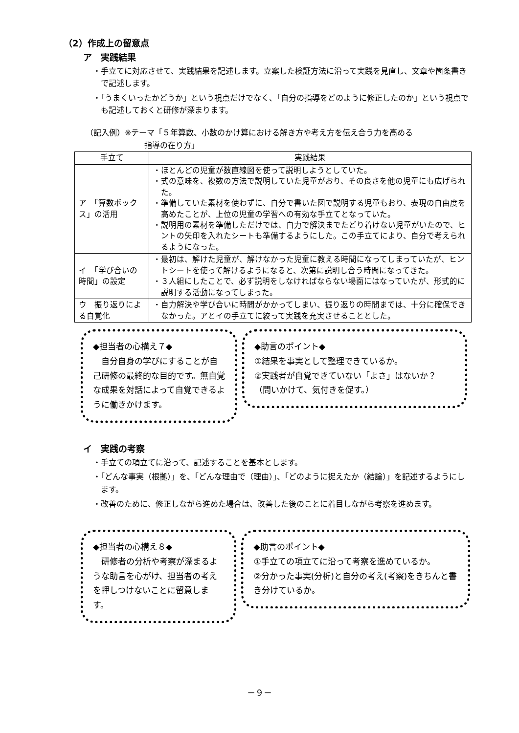（2）作成上の留意点
ア　実践結果
・手立てに対応させて、実践結果を記述します。立案した検証方法に沿って実践を見直し、文章や箇条書きで記述します。
・「うまくいったかどうか」という視点だけでなく、「自分の指導をどのように修正したのか」という視点でも記述しておくと研修が深まります。
（記入例）※テーマ「５年算数、小数のかけ算における解き方や考え方を伝え合う力を高める
指導の在り方」
| 手立て | 実践結果 |
| --- | --- |
| ア 「算数ボックス」の活用 | ・ほとんどの児童が数直線図を使って説明しようとしていた。 ・式の意味を、複数の方法で説明していた児童がおり、その良さを他の児童にも広げられた。 ・準備していた素材を使わずに、自分で書いた図で説明する児童もおり、表現の自由度を高めたことが、上位の児童の学習への有効な手立てとなっていた。 ・説明用の素材を準備しただけでは、自力で解決までたどり着けない児童がいたので、ヒントの矢印を入れたシートも準備するようにした。この手立てにより、自分で考えられるようになった。 |
| イ 「学び合いの時間」の設定 | ・最初は、解けた児童が、解けなかった児童に教える時間になってしまっていたが、ヒントシートを使って解けるようになると、次第に説明し合う時間になってきた。 ・３人組にしたことで、必ず説明をしなければならない場面にはなっていたが、形式的に説明する活動になってしまった。 |
| ウ 振り返りによる自覚化 | ・自力解決や学び合いに時間がかかってしまい、振り返りの時間までは、十分に確保できなかった。アとイの手立てに絞って実践を充実させることとした。 |
◆担当者の心構え７◆
　自分自身の学びにすることが自己研修の最終的な目的です。無自覚な成果を対話によって自覚できるように働きかけます。
◆助言のポイント◆
①結果を事実として整理できているか。
②実践者が自覚できていない「よさ」はないか？
（問いかけて、気付きを促す。）
イ　実践の考察
・手立ての項立てに沿って、記述することを基本とします。
・「どんな事実（根拠）」を、「どんな理由で（理由）」、「どのように捉えたか（結論）」を記述するようにします。
・改善のために、修正しながら進めた場合は、改善した後のことに着目しながら考察を進めます。
◆担当者の心構え８◆
　研修者の分析や考察が深まるような助言を心がけ、担当者の考えを押しつけないことに留意します。
◆助言のポイント◆
①手立ての項立てに沿って考察を進めているか。
②分かった事実(分析)と自分の考え(考察)をきちんと書き分けているか。
－９－